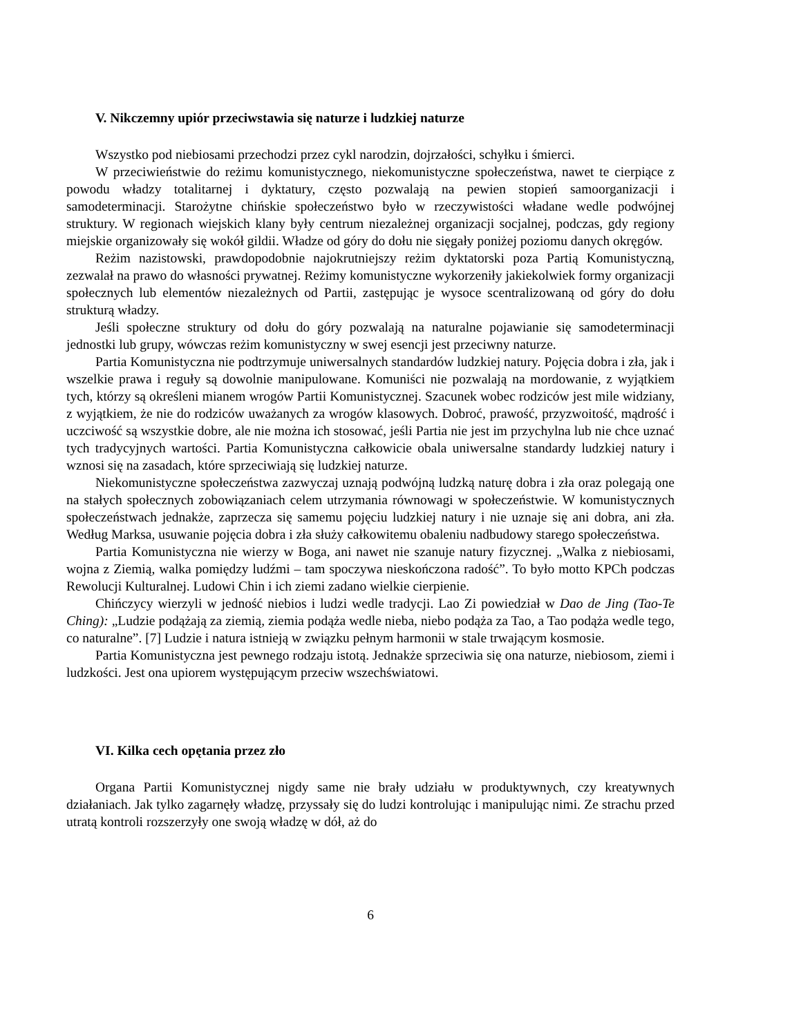V. Nikczemny upiór przeciwstawia się naturze i ludzkiej naturze
Wszystko pod niebiosami przechodzi przez cykl narodzin, dojrzałości, schyłku i śmierci.
W przeciwieństwie do reżimu komunistycznego, niekomunistyczne społeczeństwa, nawet te cierpiące z powodu władzy totalitarnej i dyktatury, często pozwalają na pewien stopień samoorganizacji i samodeterminacji. Starożytne chińskie społeczeństwo było w rzeczywistości władane wedle podwójnej struktury. W regionach wiejskich klany były centrum niezależnej organizacji socjalnej, podczas, gdy regiony miejskie organizowały się wokół gildii. Władze od góry do dołu nie sięgały poniżej poziomu danych okręgów.
Reżim nazistowski, prawdopodobnie najokrutniejszy reżim dyktatorski poza Partią Komunistyczną, zezwalał na prawo do własności prywatnej. Reżimy komunistyczne wykorzeniły jakiekolwiek formy organizacji społecznych lub elementów niezależnych od Partii, zastępując je wysoce scentralizowaną od góry do dołu strukturą władzy.
Jeśli społeczne struktury od dołu do góry pozwalają na naturalne pojawianie się samodeterminacji jednostki lub grupy, wówczas reżim komunistyczny w swej esencji jest przeciwny naturze.
Partia Komunistyczna nie podtrzymuje uniwersalnych standardów ludzkiej natury. Pojęcia dobra i zła, jak i wszelkie prawa i reguły są dowolnie manipulowane. Komuniści nie pozwalają na mordowanie, z wyjątkiem tych, którzy są określeni mianem wrogów Partii Komunistycznej. Szacunek wobec rodziców jest mile widziany, z wyjątkiem, że nie do rodziców uważanych za wrogów klasowych. Dobroć, prawość, przyzwoitość, mądrość i uczciwość są wszystkie dobre, ale nie można ich stosować, jeśli Partia nie jest im przychylna lub nie chce uznać tych tradycyjnych wartości. Partia Komunistyczna całkowicie obala uniwersalne standardy ludzkiej natury i wznosi się na zasadach, które sprzeciwiają się ludzkiej naturze.
Niekomunistyczne społeczeństwa zazwyczaj uznają podwójną ludzką naturę dobra i zła oraz polegają one na stałych społecznych zobowiązaniach celem utrzymania równowagi w społeczeństwie. W komunistycznych społeczeństwach jednakże, zaprzecza się samemu pojęciu ludzkiej natury i nie uznaje się ani dobra, ani zła. Według Marksa, usuwanie pojęcia dobra i zła służy całkowitemu obaleniu nadbudowy starego społeczeństwa.
Partia Komunistyczna nie wierzy w Boga, ani nawet nie szanuje natury fizycznej. „Walka z niebiosami, wojna z Ziemią, walka pomiędzy ludźmi – tam spoczywa nieskończona radość”. To było motto KPCh podczas Rewolucji Kulturalnej. Ludowi Chin i ich ziemi zadano wielkie cierpienie.
Chińczycy wierzyli w jedność niebios i ludzi wedle tradycji. Lao Zi powiedział w Dao de Jing (Tao-Te Ching): „Ludzie podążają za ziemią, ziemia podąża wedle nieba, niebo podąża za Tao, a Tao podąża wedle tego, co naturalne”. [7] Ludzie i natura istnieją w związku pełnym harmonii w stale trwającym kosmosie.
Partia Komunistyczna jest pewnego rodzaju istotą. Jednakże sprzeciwia się ona naturze, niebiosom, ziemi i ludzkości. Jest ona upiorem występującym przeciw wszechświatowi.
VI. Kilka cech opętania przez zło
Organa Partii Komunistycznej nigdy same nie brały udziału w produktywnych, czy kreatywnych działaniach. Jak tylko zagarnęły władzę, przyssały się do ludzi kontrolując i manipulując nimi. Ze strachu przed utratą kontroli rozszerzyły one swoją władzę w dół, aż do
6